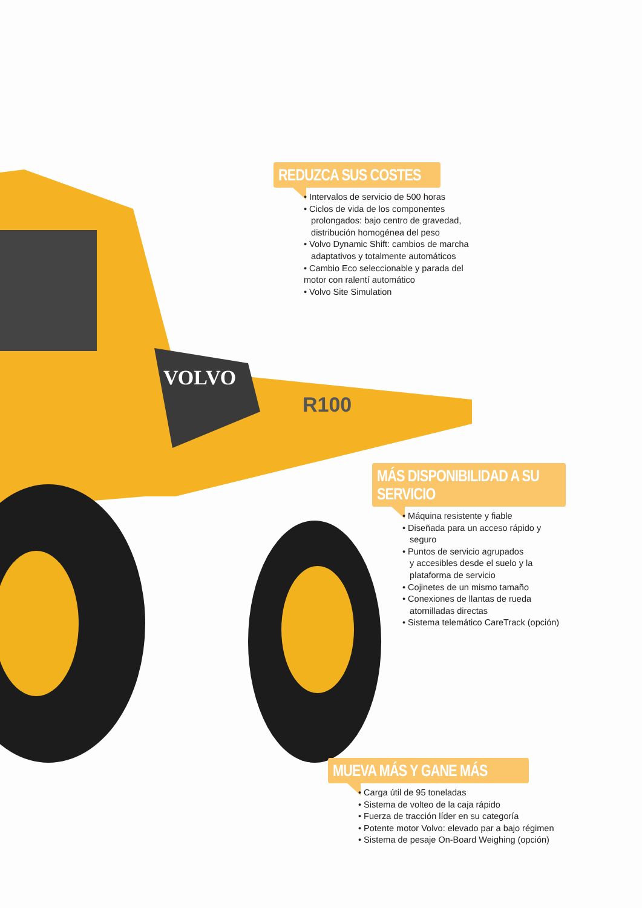VOLVO
R100
REDUZCA SUS COSTES
• Intervalos de servicio de 500 horas
• Ciclos de vida de los componentes
prolongados: bajo centro de gravedad,
distribución homogénea del peso
• Volvo Dynamic Shift: cambios de marcha
adaptativos y totalmente automáticos
• Cambio Eco seleccionable y parada del
motor con ralentí automático
• Volvo Site Simulation
MÁS DISPONIBILIDAD A SU
SERVICIO
• Máquina resistente y fiable
• Diseñada para un acceso rápido y
seguro
• Puntos de servicio agrupados
y accesibles desde el suelo y la
plataforma de servicio
• Cojinetes de un mismo tamaño
• Conexiones de llantas de rueda
atornilladas directas
• Sistema telemático CareTrack (opción)
MUEVA MÁS Y GANE MÁS
• Carga útil de 95 toneladas
• Sistema de volteo de la caja rápido
• Fuerza de tracción líder en su categoría
• Potente motor Volvo: elevado par a bajo régimen
• Sistema de pesaje On-Board Weighing (opción)